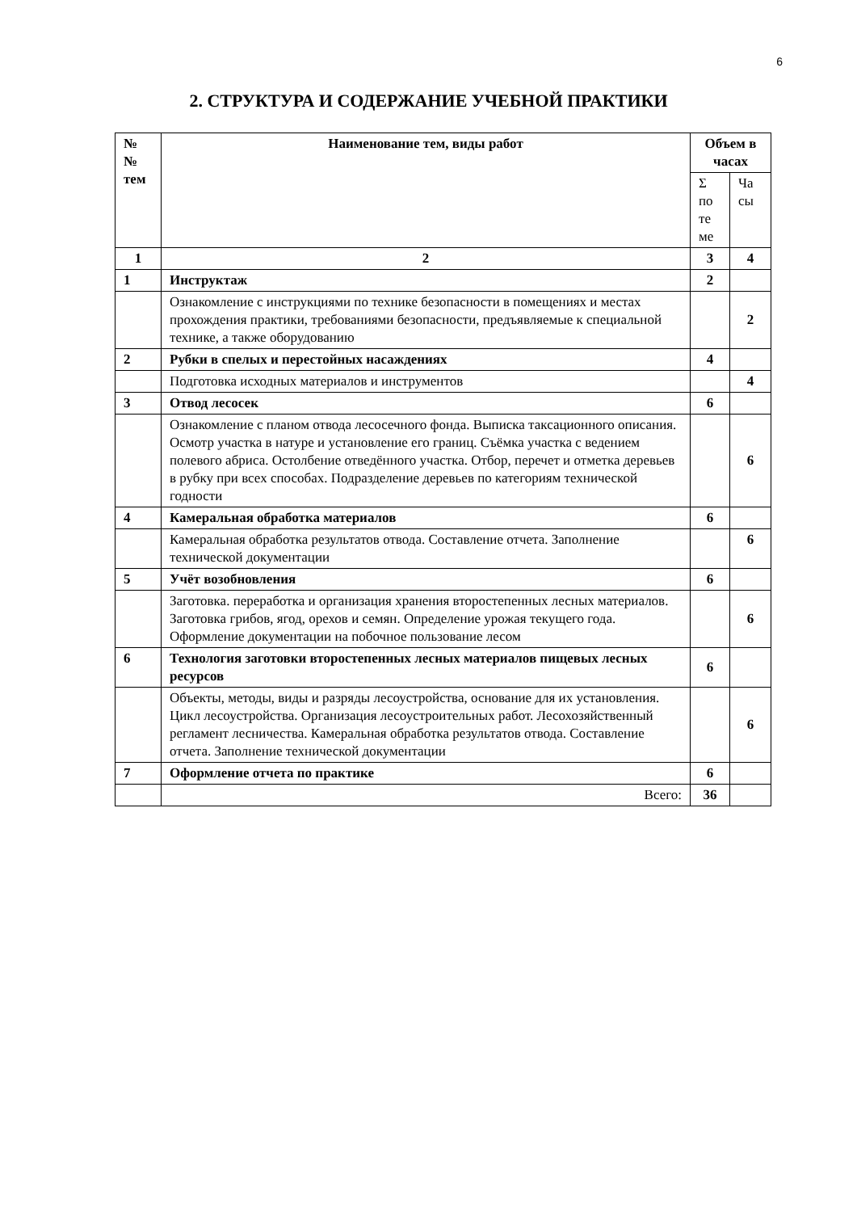6
2. СТРУКТУРА И СОДЕРЖАНИЕ УЧЕБНОЙ ПРАКТИКИ
| № № тем | Наименование тем, виды работ | Объем в часах | |
| --- | --- | --- | --- |
| | | Σ по те ме | Ча сы |
| 1 | 2 | 3 | 4 |
| 1 | Инструктаж | 2 | |
| | Ознакомление с инструкциями по технике безопасности в помещениях и местах прохождения практики, требованиями безопасности, предъявляемые к специальной технике, а также оборудованию | | 2 |
| 2 | Рубки в спелых и перестойных насаждениях | 4 | |
| | Подготовка исходных материалов и инструментов | | 4 |
| 3 | Отвод лесосек | 6 | |
| | Ознакомление с планом отвода лесосечного фонда. Выписка таксационного описания. Осмотр участка в натуре и установление его границ. Съёмка участка с ведением полевого абриса. Остолбение отведённого участка. Отбор, перечет и отметка деревьев в рубку при всех способах. Подразделение деревьев по категориям технической годности | | 6 |
| 4 | Камеральная обработка материалов | 6 | |
| | Камеральная обработка результатов отвода. Составление отчета. Заполнение технической документации | | 6 |
| 5 | Учёт возобновления | 6 | |
| | Заготовка. переработка и организация хранения второстепенных лесных материалов. Заготовка грибов, ягод, орехов и семян. Определение урожая текущего года. Оформление документации на побочное пользование лесом | | 6 |
| 6 | Технология заготовки второстепенных лесных материалов пищевых лесных ресурсов | 6 | |
| | Объекты, методы, виды и разряды лесоустройства, основание для их установления. Цикл лесоустройства. Организация лесоустроительных работ. Лесохозяйственный регламент лесничества. Камеральная обработка результатов отвода. Составление отчета. Заполнение технической документации | | 6 |
| 7 | Оформление отчета по практике | 6 | |
| | Всего: | 36 | |